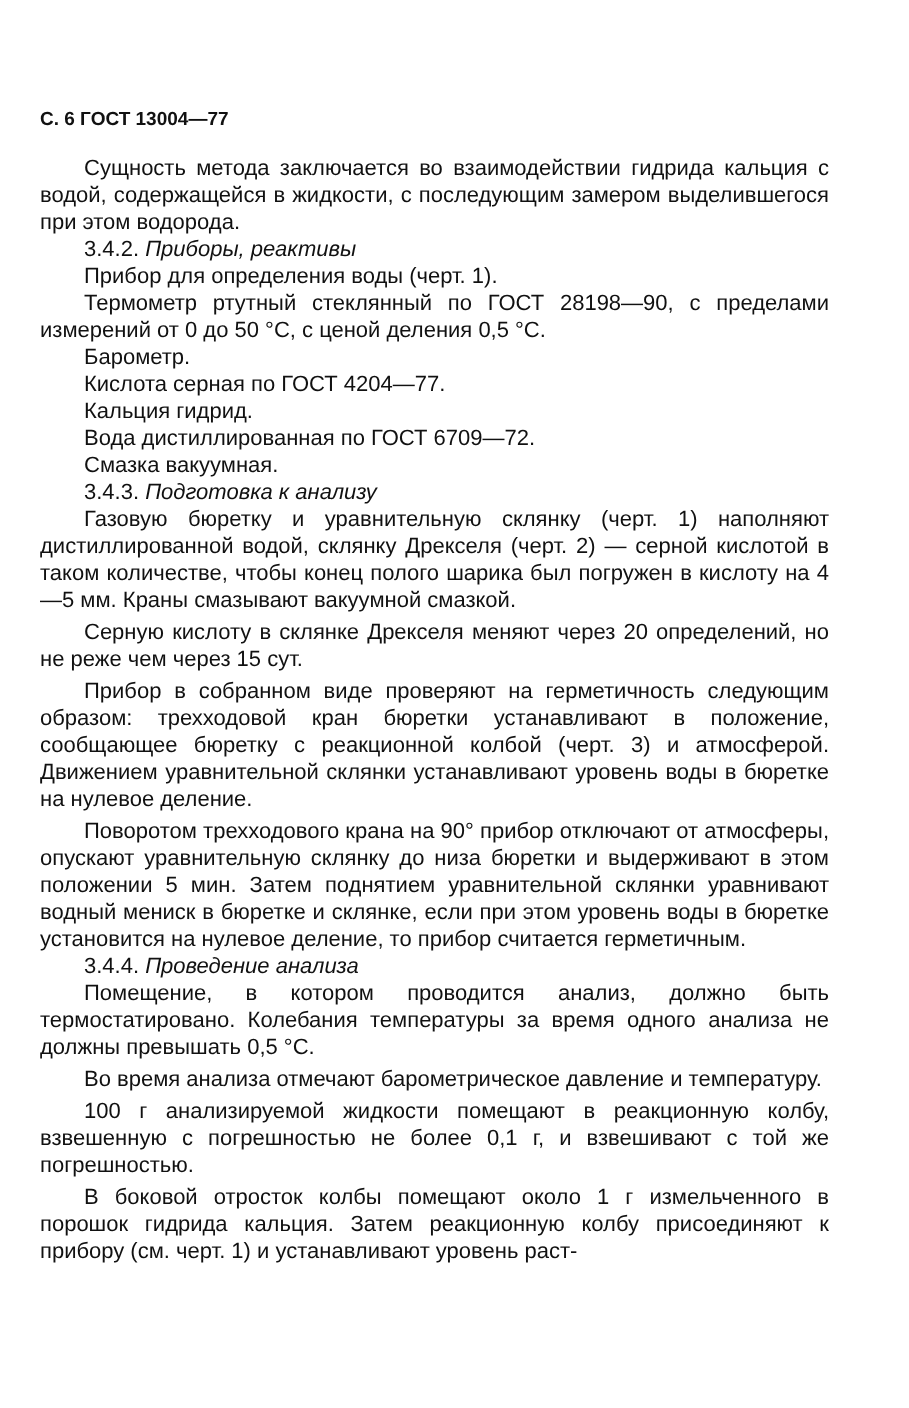С. 6 ГОСТ 13004—77
Сущность метода заключается во взаимодействии гидрида кальция с водой, содержащейся в жидкости, с последующим замером выделившегося при этом водорода.
3.4.2. Приборы, реактивы
Прибор для определения воды (черт. 1).
Термометр ртутный стеклянный по ГОСТ 28198—90, с пределами измерений от 0 до 50 °С, с ценой деления 0,5 °С.
Барометр.
Кислота серная по ГОСТ 4204—77.
Кальция гидрид.
Вода дистиллированная по ГОСТ 6709—72.
Смазка вакуумная.
3.4.3. Подготовка к анализу
Газовую бюретку и уравнительную склянку (черт. 1) наполняют дистиллированной водой, склянку Дрекселя (черт. 2) — серной кислотой в таком количестве, чтобы конец полого шарика был погружен в кислоту на 4—5 мм. Краны смазывают вакуумной смазкой.
Серную кислоту в склянке Дрекселя меняют через 20 определений, но не реже чем через 15 сут.
Прибор в собранном виде проверяют на герметичность следующим образом: трехходовой кран бюретки устанавливают в положение, сообщающее бюретку с реакционной колбой (черт. 3) и атмосферой. Движением уравнительной склянки устанавливают уровень воды в бюретке на нулевое деление.
Поворотом трехходового крана на 90° прибор отключают от атмосферы, опускают уравнительную склянку до низа бюретки и выдерживают в этом положении 5 мин. Затем поднятием уравнительной склянки уравнивают водный мениск в бюретке и склянке, если при этом уровень воды в бюретке установится на нулевое деление, то прибор считается герметичным.
3.4.4. Проведение анализа
Помещение, в котором проводится анализ, должно быть термостатировано. Колебания температуры за время одного анализа не должны превышать 0,5 °С.
Во время анализа отмечают барометрическое давление и температуру.
100 г анализируемой жидкости помещают в реакционную колбу, взвешенную с погрешностью не более 0,1 г, и взвешивают с той же погрешностью.
В боковой отросток колбы помещают около 1 г измельченного в порошок гидрида кальция. Затем реакционную колбу присоединяют к прибору (см. черт. 1) и устанавливают уровень раст-